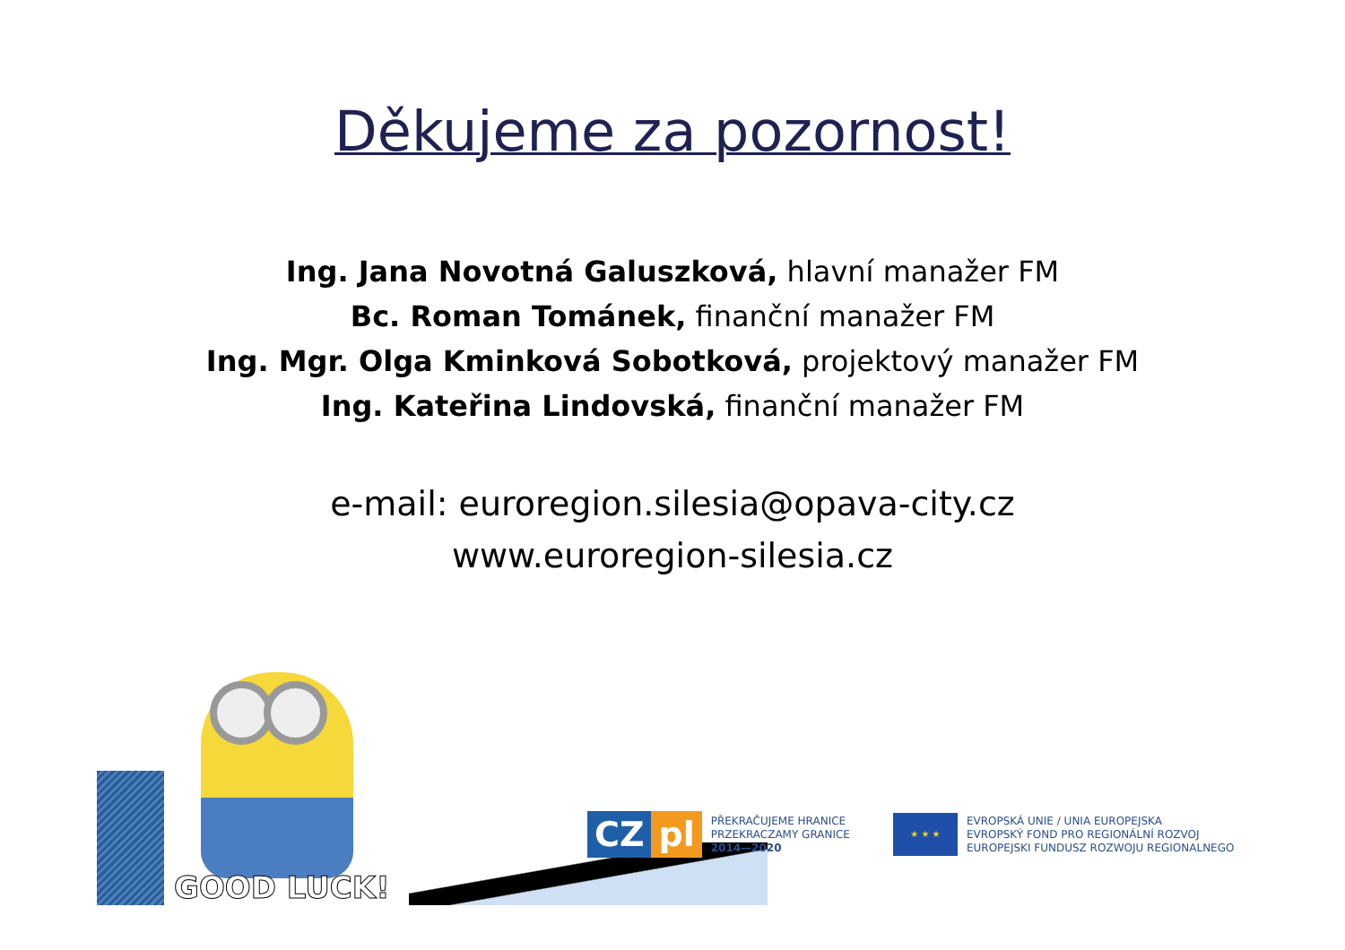Děkujeme za pozornost!
Ing. Jana Novotná Galuszková, hlavní manažer FM
Bc. Roman Tománek, finanční manažer FM
Ing. Mgr. Olga Kminková Sobotková, projektový manažer FM
Ing. Kateřina Lindovská, finanční manažer FM
e-mail: euroregion.silesia@opava-city.cz
www.euroregion-silesia.cz
GOOD LUCK!
CZ pl
PŘEKRAČUJEME HRANICE
PRZEKRACZAMY GRANICE
2014—2020
★ ★ ★
EVROPSKÁ UNIE / UNIA EUROPEJSKA
EVROPSKÝ FOND PRO REGIONÁLNÍ ROZVOJ
EUROPEJSKI FUNDUSZ ROZWOJU REGIONALNEGO